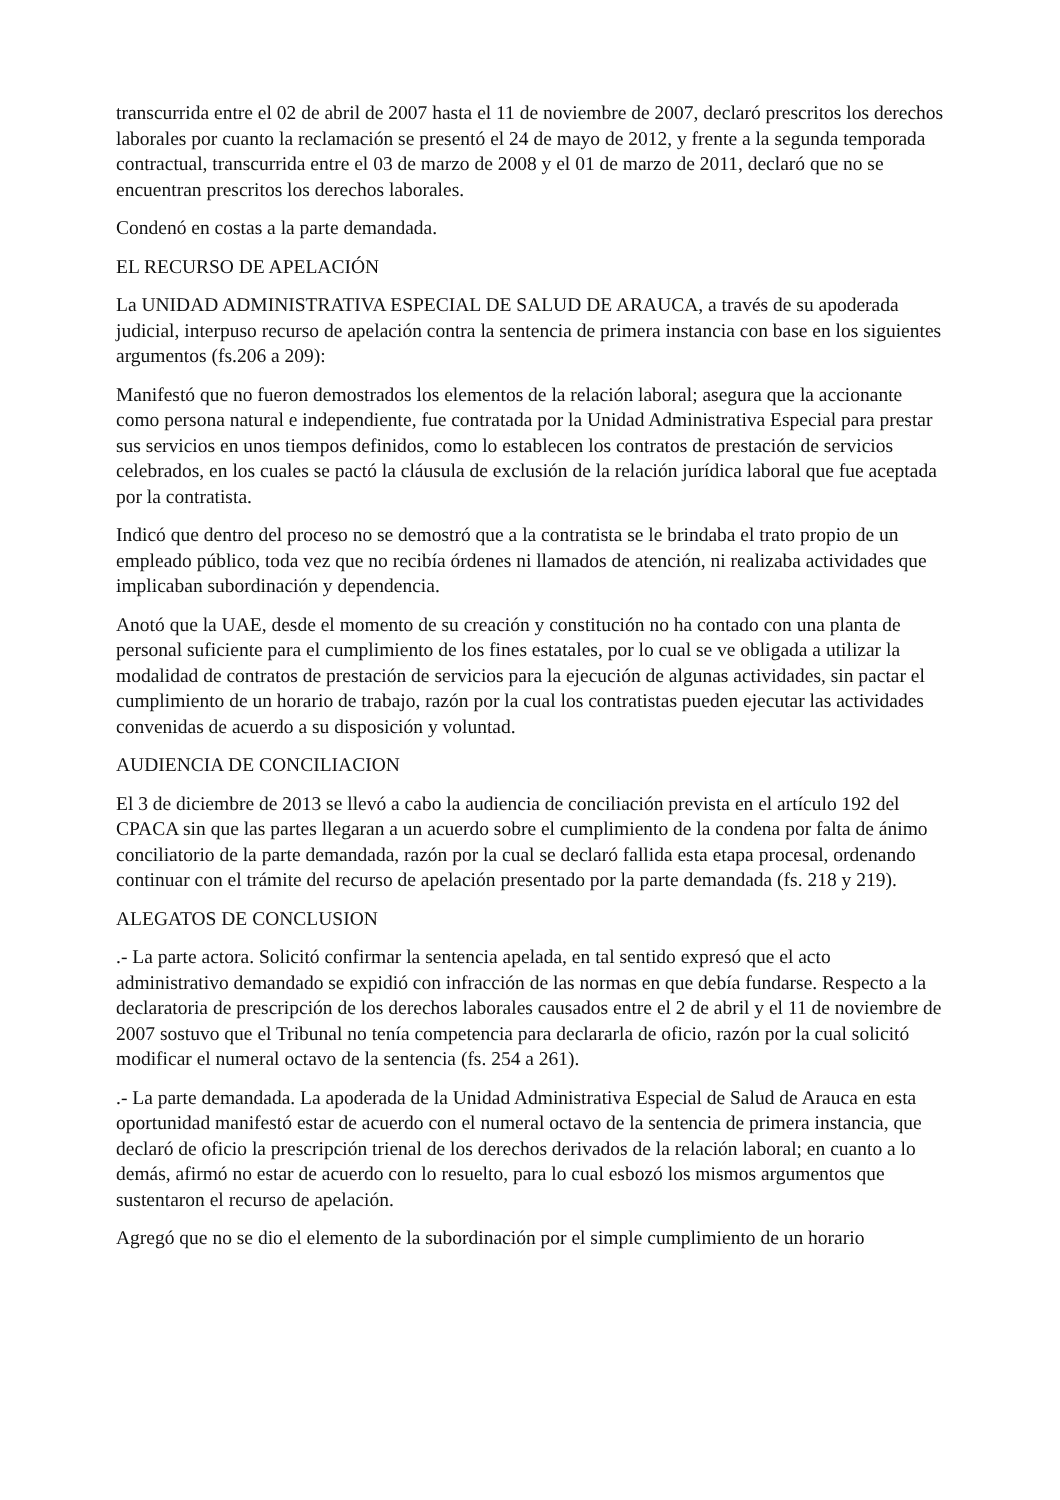transcurrida entre el 02 de abril de 2007 hasta el 11 de noviembre de 2007, declaró prescritos los derechos laborales por cuanto la reclamación se presentó el 24 de mayo de 2012, y frente a la segunda temporada contractual, transcurrida entre el 03 de marzo de 2008 y el 01 de marzo de 2011, declaró que no se encuentran prescritos los derechos laborales.
Condenó en costas a la parte demandada.
EL RECURSO DE APELACIÓN
La UNIDAD ADMINISTRATIVA ESPECIAL DE SALUD DE ARAUCA, a través de su apoderada judicial, interpuso recurso de apelación contra la sentencia de primera instancia con base en los siguientes argumentos (fs.206 a 209):
Manifestó que no fueron demostrados los elementos de la relación laboral; asegura que la accionante como persona natural e independiente, fue contratada por la Unidad Administrativa Especial para prestar sus servicios en unos tiempos definidos, como lo establecen los contratos de prestación de servicios celebrados, en los cuales se pactó la cláusula de exclusión de la relación jurídica laboral que fue aceptada por la contratista.
Indicó que dentro del proceso no se demostró que a la contratista se le brindaba el trato propio de un empleado público, toda vez que no recibía órdenes ni llamados de atención, ni realizaba actividades que implicaban subordinación y dependencia.
Anotó que la UAE, desde el momento de su creación y constitución no ha contado con una planta de personal suficiente para el cumplimiento de los fines estatales, por lo cual se ve obligada a utilizar la modalidad de contratos de prestación de servicios para la ejecución de algunas actividades, sin pactar el cumplimiento de un horario de trabajo, razón por la cual los contratistas pueden ejecutar las actividades convenidas de acuerdo a su disposición y voluntad.
AUDIENCIA DE CONCILIACION
El 3 de diciembre de 2013 se llevó a cabo la audiencia de conciliación prevista en el artículo 192 del CPACA sin que las partes llegaran a un acuerdo sobre el cumplimiento de la condena por falta de ánimo conciliatorio de la parte demandada, razón por la cual se declaró fallida esta etapa procesal, ordenando continuar con el trámite del recurso de apelación presentado por la parte demandada (fs. 218 y 219).
ALEGATOS DE CONCLUSION
.- La parte actora. Solicitó confirmar la sentencia apelada, en tal sentido expresó que el acto administrativo demandado se expidió con infracción de las normas en que debía fundarse. Respecto a la declaratoria de prescripción de los derechos laborales causados entre el 2 de abril y el 11 de noviembre de 2007 sostuvo que el Tribunal no tenía competencia para declararla de oficio, razón por la cual solicitó modificar el numeral octavo de la sentencia (fs. 254 a 261).
.- La parte demandada. La apoderada de la Unidad Administrativa Especial de Salud de Arauca en esta oportunidad manifestó estar de acuerdo con el numeral octavo de la sentencia de primera instancia, que declaró de oficio la prescripción trienal de los derechos derivados de la relación laboral; en cuanto a lo demás, afirmó no estar de acuerdo con lo resuelto, para lo cual esbozó los mismos argumentos que sustentaron el recurso de apelación.
Agregó que no se dio el elemento de la subordinación por el simple cumplimiento de un horario